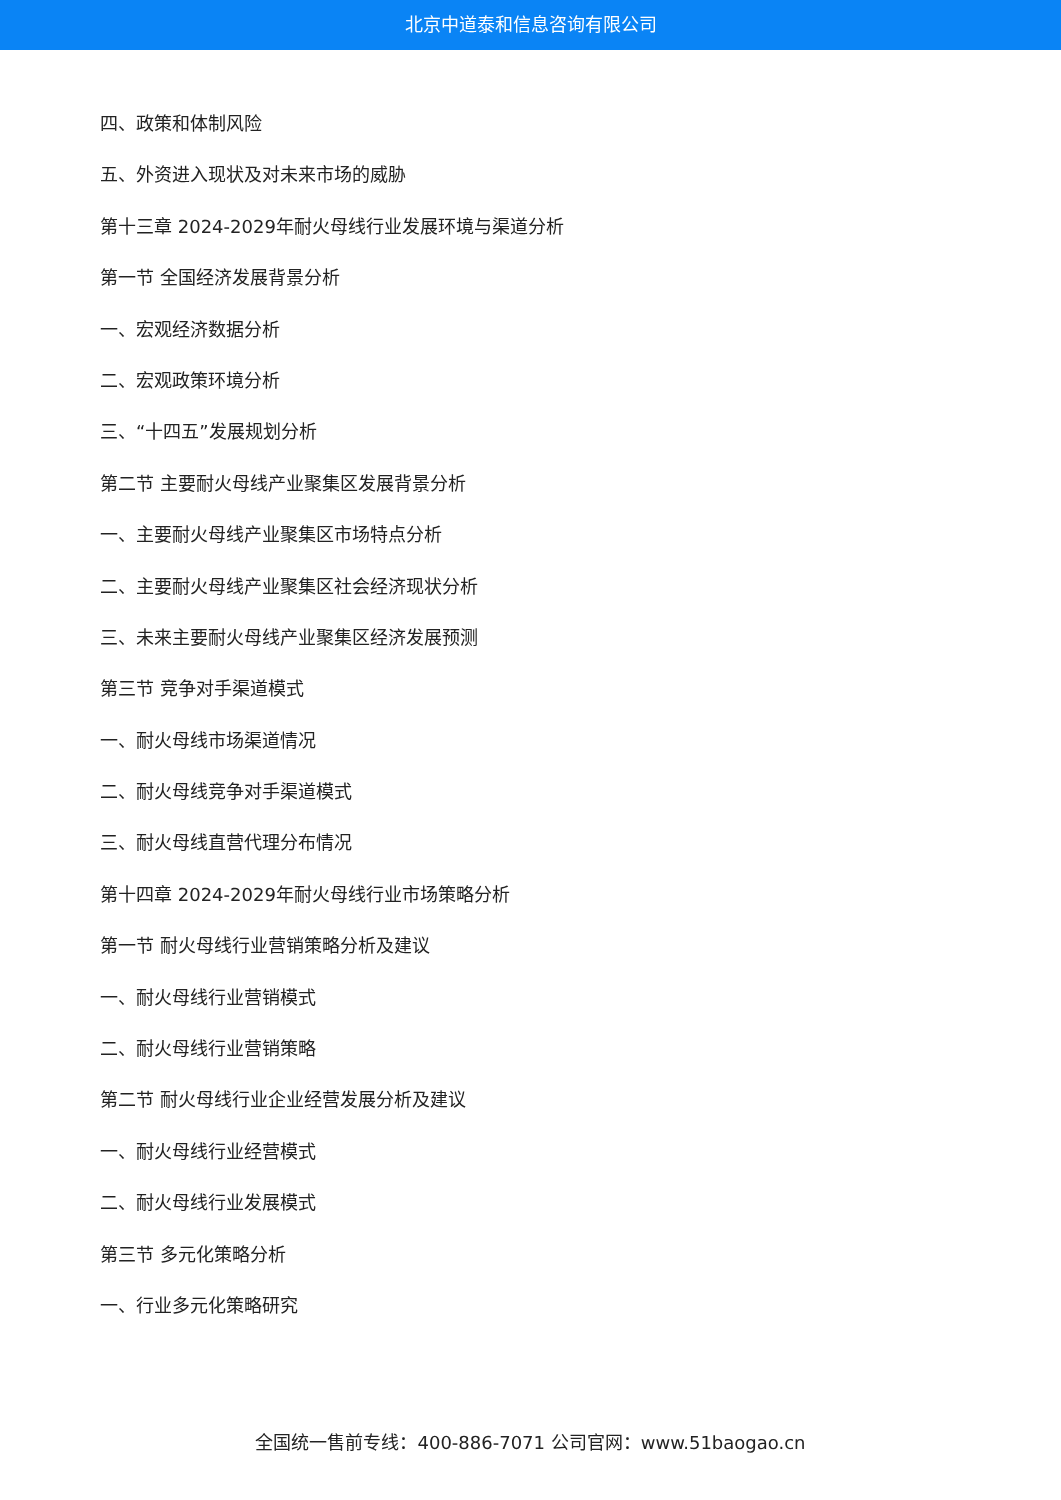北京中道泰和信息咨询有限公司
四、政策和体制风险
五、外资进入现状及对未来市场的威胁
第十三章 2024-2029年耐火母线行业发展环境与渠道分析
第一节 全国经济发展背景分析
一、宏观经济数据分析
二、宏观政策环境分析
三、“十四五”发展规划分析
第二节 主要耐火母线产业聚集区发展背景分析
一、主要耐火母线产业聚集区市场特点分析
二、主要耐火母线产业聚集区社会经济现状分析
三、未来主要耐火母线产业聚集区经济发展预测
第三节 竞争对手渠道模式
一、耐火母线市场渠道情况
二、耐火母线竞争对手渠道模式
三、耐火母线直营代理分布情况
第十四章 2024-2029年耐火母线行业市场策略分析
第一节 耐火母线行业营销策略分析及建议
一、耐火母线行业营销模式
二、耐火母线行业营销策略
第二节 耐火母线行业企业经营发展分析及建议
一、耐火母线行业经营模式
二、耐火母线行业发展模式
第三节 多元化策略分析
一、行业多元化策略研究
全国统一售前专线：400-886-7071 公司官网：www.51baogao.cn